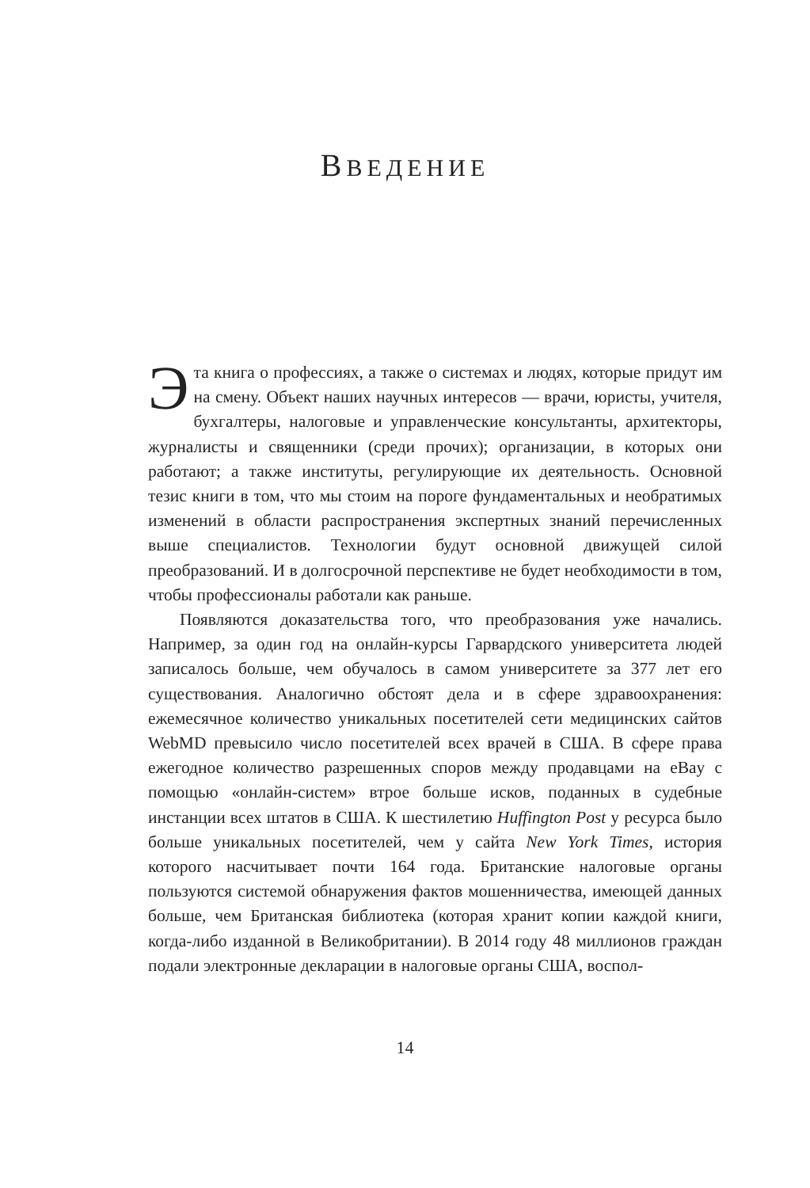ВВЕДЕНИЕ
Эта книга о профессиях, а также о системах и людях, которые придут им на смену. Объект наших научных интересов — врачи, юристы, учителя, бухгалтеры, налоговые и управленческие консультанты, архитекторы, журналисты и священники (среди прочих); организации, в которых они работают; а также институты, регулирующие их деятельность. Основной тезис книги в том, что мы стоим на пороге фундаментальных и необратимых изменений в области распространения экспертных знаний перечисленных выше специалистов. Технологии будут основной движущей силой преобразований. И в долгосрочной перспективе не будет необходимости в том, чтобы профессионалы работали как раньше.
Появляются доказательства того, что преобразования уже начались. Например, за один год на онлайн-курсы Гарвардского университета людей записалось больше, чем обучалось в самом университете за 377 лет его существования. Аналогично обстоят дела и в сфере здравоохранения: ежемесячное количество уникальных посетителей сети медицинских сайтов WebMD превысило число посетителей всех врачей в США. В сфере права ежегодное количество разрешенных споров между продавцами на eBay с помощью «онлайн-систем» втрое больше исков, поданных в судебные инстанции всех штатов в США. К шестилетию Huffington Post у ресурса было больше уникальных посетителей, чем у сайта New York Times, история которого насчитывает почти 164 года. Британские налоговые органы пользуются системой обнаружения фактов мошенничества, имеющей данных больше, чем Британская библиотека (которая хранит копии каждой книги, когда-либо изданной в Великобритании). В 2014 году 48 миллионов граждан подали электронные декларации в налоговые органы США, воспол-
14